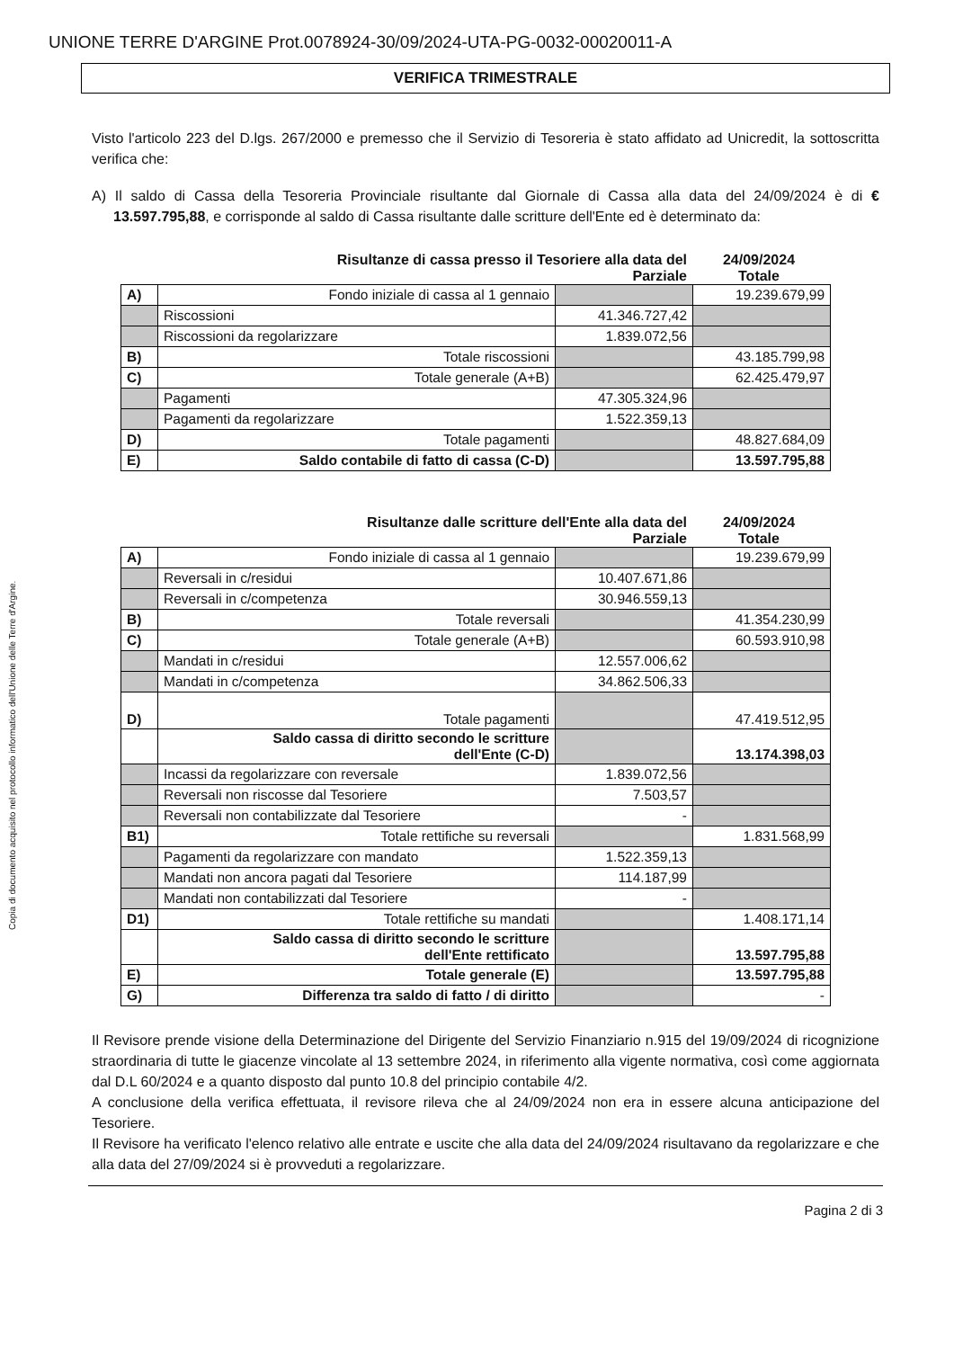UNIONE TERRE D'ARGINE Prot.0078924-30/09/2024-UTA-PG-0032-00020011-A
Copia di documento acquisito nel protocollo informatico dell'Unione delle Terre d'Argine.
VERIFICA TRIMESTRALE
Visto l'articolo 223 del D.lgs. 267/2000 e premesso che il Servizio di Tesoreria è stato affidato ad Unicredit, la sottoscritta verifica che:
A) Il saldo di Cassa della Tesoreria Provinciale risultante dal Giornale di Cassa alla data del 24/09/2024 è di € 13.597.795,88, e corrisponde al saldo di Cassa risultante dalle scritture dell'Ente ed è determinato da:
Risultanze di cassa presso il Tesoriere alla data del 24/09/2024
Parziale Totale
| A) | Fondo iniziale di cassa al 1 gennaio | | 19.239.679,99 |
| | Riscossioni | 41.346.727,42 | |
| | Riscossioni da regolarizzare | 1.839.072,56 | |
| B) | Totale riscossioni | | 43.185.799,98 |
| C) | Totale generale (A+B) | | 62.425.479,97 |
| | Pagamenti | 47.305.324,96 | |
| | Pagamenti da regolarizzare | 1.522.359,13 | |
| D) | Totale pagamenti | | 48.827.684,09 |
| E) | Saldo contabile di fatto di cassa (C-D) | | 13.597.795,88 |
Risultanze dalle scritture dell'Ente alla data del 24/09/2024
Parziale Totale
| A) | Fondo iniziale di cassa al 1 gennaio | | 19.239.679,99 |
| | Reversali in c/residui | 10.407.671,86 | |
| | Reversali in c/competenza | 30.946.559,13 | |
| B) | Totale reversali | | 41.354.230,99 |
| C) | Totale generale (A+B) | | 60.593.910,98 |
| | Mandati in c/residui | 12.557.006,62 | |
| | Mandati in c/competenza | 34.862.506,33 | |
| D) | Totale pagamenti | | 47.419.512,95 |
| | Saldo cassa di diritto secondo le scritture dell'Ente (C-D) | | 13.174.398,03 |
| | Incassi da regolarizzare con reversale | 1.839.072,56 | |
| | Reversali non riscosse dal Tesoriere | 7.503,57 | |
| | Reversali non contabilizzate dal Tesoriere | - | |
| B1) | Totale rettifiche su reversali | | 1.831.568,99 |
| | Pagamenti da regolarizzare con mandato | 1.522.359,13 | |
| | Mandati non ancora pagati dal Tesoriere | 114.187,99 | |
| | Mandati non contabilizzati dal Tesoriere | - | |
| D1) | Totale rettifiche su mandati | | 1.408.171,14 |
| | Saldo cassa di diritto secondo le scritture dell'Ente rettificato | | 13.597.795,88 |
| E) | Totale generale (E) | | 13.597.795,88 |
| G) | Differenza tra saldo di fatto / di diritto | | - |
Il Revisore prende visione della Determinazione del Dirigente del Servizio Finanziario n.915 del 19/09/2024 di ricognizione straordinaria di tutte le giacenze vincolate al 13 settembre 2024, in riferimento alla vigente normativa, così come aggiornata dal D.L 60/2024 e a quanto disposto dal punto 10.8 del principio contabile 4/2.
A conclusione della verifica effettuata, il revisore rileva che al 24/09/2024 non era in essere alcuna anticipazione del Tesoriere.
Il Revisore ha verificato l'elenco relativo alle entrate e uscite che alla data del 24/09/2024 risultavano da regolarizzare e che alla data del 27/09/2024 si è provveduti a regolarizzare.
Pagina 2 di 3